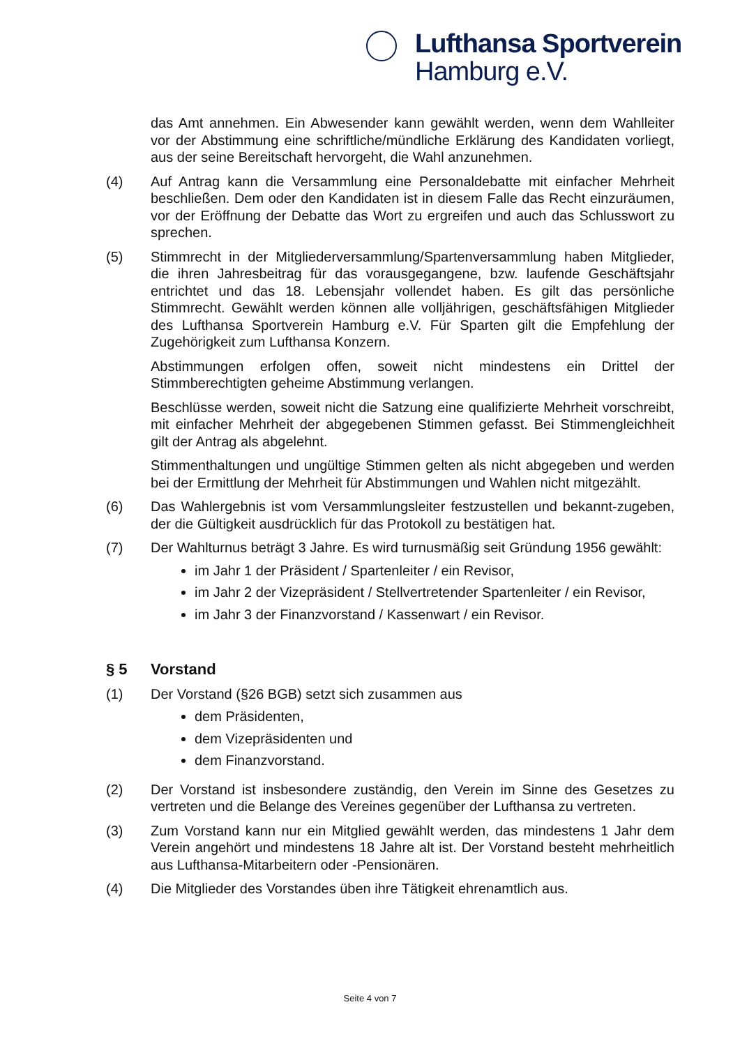Lufthansa Sportverein
Hamburg e.V.
das Amt annehmen. Ein Abwesender kann gewählt werden, wenn dem Wahlleiter vor der Abstimmung eine schriftliche/mündliche Erklärung des Kandidaten vorliegt, aus der seine Bereitschaft hervorgeht, die Wahl anzunehmen.
(4) Auf Antrag kann die Versammlung eine Personaldebatte mit einfacher Mehrheit beschließen. Dem oder den Kandidaten ist in diesem Falle das Recht einzuräumen, vor der Eröffnung der Debatte das Wort zu ergreifen und auch das Schlusswort zu sprechen.
(5) Stimmrecht in der Mitgliederversammlung/Spartenversammlung haben Mitglieder, die ihren Jahresbeitrag für das vorausgegangene, bzw. laufende Geschäftsjahr entrichtet und das 18. Lebensjahr vollendet haben. Es gilt das persönliche Stimmrecht. Gewählt werden können alle volljährigen, geschäftsfähigen Mitglieder des Lufthansa Sportverein Hamburg e.V. Für Sparten gilt die Empfehlung der Zugehörigkeit zum Lufthansa Konzern.
Abstimmungen erfolgen offen, soweit nicht mindestens ein Drittel der Stimmberechtigten geheime Abstimmung verlangen.
Beschlüsse werden, soweit nicht die Satzung eine qualifizierte Mehrheit vorschreibt, mit einfacher Mehrheit der abgegebenen Stimmen gefasst. Bei Stimmengleichheit gilt der Antrag als abgelehnt.
Stimmenthaltungen und ungültige Stimmen gelten als nicht abgegeben und werden bei der Ermittlung der Mehrheit für Abstimmungen und Wahlen nicht mitgezählt.
(6) Das Wahlergebnis ist vom Versammlungsleiter festzustellen und bekannt-zugeben, der die Gültigkeit ausdrücklich für das Protokoll zu bestätigen hat.
(7) Der Wahlturnus beträgt 3 Jahre. Es wird turnusmäßig seit Gründung 1956 gewählt:
im Jahr 1 der Präsident / Spartenleiter / ein Revisor,
im Jahr 2 der Vizepräsident / Stellvertretender Spartenleiter / ein Revisor,
im Jahr 3 der Finanzvorstand / Kassenwart / ein Revisor.
§ 5 Vorstand
(1) Der Vorstand (§26 BGB) setzt sich zusammen aus
dem Präsidenten,
dem Vizepräsidenten und
dem Finanzvorstand.
(2) Der Vorstand ist insbesondere zuständig, den Verein im Sinne des Gesetzes zu vertreten und die Belange des Vereines gegenüber der Lufthansa zu vertreten.
(3) Zum Vorstand kann nur ein Mitglied gewählt werden, das mindestens 1 Jahr dem Verein angehört und mindestens 18 Jahre alt ist. Der Vorstand besteht mehrheitlich aus Lufthansa-Mitarbeitern oder -Pensionären.
(4) Die Mitglieder des Vorstandes üben ihre Tätigkeit ehrenamtlich aus.
Seite 4 von 7